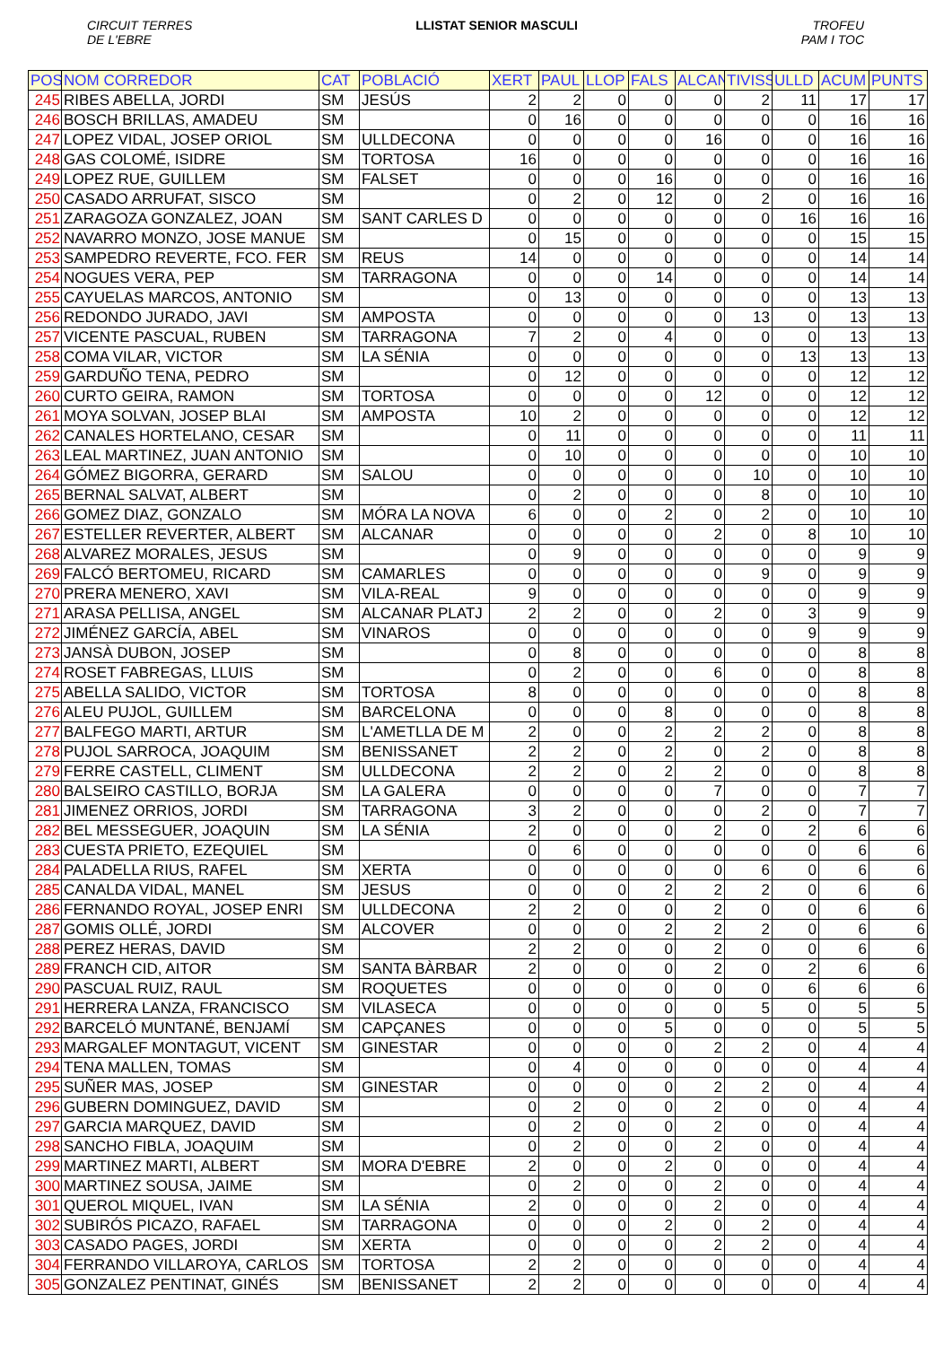CIRCUIT TERRES
DE L'EBRE LLISTAT SENIOR MASCULI TROFEU
PAM I TOC
| POS | NOM CORREDOR | CAT | POBLACIÓ | XERT | PAUL | LLOP | FALS | ALCAN | TIVISS | ULLD | ACUM | PUNTS |
| --- | --- | --- | --- | --- | --- | --- | --- | --- | --- | --- | --- | --- |
| 245 | RIBES ABELLA, JORDI | SM | JESÚS | 2 | 2 | 0 | 0 | 0 | 2 | 11 | 17 | 17 |
| 246 | BOSCH BRILLAS, AMADEU | SM | | 0 | 16 | 0 | 0 | 0 | 0 | 0 | 16 | 16 |
| 247 | LOPEZ VIDAL, JOSEP ORIOL | SM | ULLDECONA | 0 | 0 | 0 | 0 | 16 | 0 | 0 | 16 | 16 |
| 248 | GAS COLOMÉ, ISIDRE | SM | TORTOSA | 16 | 0 | 0 | 0 | 0 | 0 | 0 | 16 | 16 |
| 249 | LOPEZ RUE, GUILLEM | SM | FALSET | 0 | 0 | 0 | 16 | 0 | 0 | 0 | 16 | 16 |
| 250 | CASADO ARRUFAT, SISCO | SM | | 0 | 2 | 0 | 12 | 0 | 2 | 0 | 16 | 16 |
| 251 | ZARAGOZA GONZALEZ, JOAN | SM | SANT CARLES D | 0 | 0 | 0 | 0 | 0 | 0 | 16 | 16 | 16 |
| 252 | NAVARRO MONZO, JOSE MANUE | SM | | 0 | 15 | 0 | 0 | 0 | 0 | 0 | 15 | 15 |
| 253 | SAMPEDRO REVERTE, FCO. FER | SM | REUS | 14 | 0 | 0 | 0 | 0 | 0 | 0 | 14 | 14 |
| 254 | NOGUES VERA, PEP | SM | TARRAGONA | 0 | 0 | 0 | 14 | 0 | 0 | 0 | 14 | 14 |
| 255 | CAYUELAS MARCOS, ANTONIO | SM | | 0 | 13 | 0 | 0 | 0 | 0 | 0 | 13 | 13 |
| 256 | REDONDO JURADO, JAVI | SM | AMPOSTA | 0 | 0 | 0 | 0 | 0 | 13 | 0 | 13 | 13 |
| 257 | VICENTE PASCUAL, RUBEN | SM | TARRAGONA | 7 | 2 | 0 | 4 | 0 | 0 | 0 | 13 | 13 |
| 258 | COMA VILAR, VICTOR | SM | LA SÉNIA | 0 | 0 | 0 | 0 | 0 | 0 | 13 | 13 | 13 |
| 259 | GARDUÑO TENA, PEDRO | SM | | 0 | 12 | 0 | 0 | 0 | 0 | 0 | 12 | 12 |
| 260 | CURTO GEIRA, RAMON | SM | TORTOSA | 0 | 0 | 0 | 0 | 12 | 0 | 0 | 12 | 12 |
| 261 | MOYA SOLVAN, JOSEP BLAI | SM | AMPOSTA | 10 | 2 | 0 | 0 | 0 | 0 | 0 | 12 | 12 |
| 262 | CANALES HORTELANO, CESAR | SM | | 0 | 11 | 0 | 0 | 0 | 0 | 0 | 11 | 11 |
| 263 | LEAL MARTINEZ, JUAN ANTONIO | SM | | 0 | 10 | 0 | 0 | 0 | 0 | 0 | 10 | 10 |
| 264 | GÓMEZ BIGORRA, GERARD | SM | SALOU | 0 | 0 | 0 | 0 | 0 | 10 | 0 | 10 | 10 |
| 265 | BERNAL SALVAT, ALBERT | SM | | 0 | 2 | 0 | 0 | 0 | 8 | 0 | 10 | 10 |
| 266 | GOMEZ DIAZ, GONZALO | SM | MÓRA LA NOVA | 6 | 0 | 0 | 2 | 0 | 2 | 0 | 10 | 10 |
| 267 | ESTELLER REVERTER, ALBERT | SM | ALCANAR | 0 | 0 | 0 | 0 | 2 | 0 | 8 | 10 | 10 |
| 268 | ALVAREZ MORALES, JESUS | SM | | 0 | 9 | 0 | 0 | 0 | 0 | 0 | 9 | 9 |
| 269 | FALCÓ BERTOMEU, RICARD | SM | CAMARLES | 0 | 0 | 0 | 0 | 0 | 9 | 0 | 9 | 9 |
| 270 | PRERA MENERO, XAVI | SM | VILA-REAL | 9 | 0 | 0 | 0 | 0 | 0 | 0 | 9 | 9 |
| 271 | ARASA PELLISA, ANGEL | SM | ALCANAR PLATJ | 2 | 2 | 0 | 0 | 2 | 0 | 3 | 9 | 9 |
| 272 | JIMÉNEZ GARCÍA, ABEL | SM | VINAROS | 0 | 0 | 0 | 0 | 0 | 0 | 9 | 9 | 9 |
| 273 | JANSÀ DUBON, JOSEP | SM | | 0 | 8 | 0 | 0 | 0 | 0 | 0 | 8 | 8 |
| 274 | ROSET FABREGAS, LLUIS | SM | | 0 | 2 | 0 | 0 | 6 | 0 | 0 | 8 | 8 |
| 275 | ABELLA SALIDO, VICTOR | SM | TORTOSA | 8 | 0 | 0 | 0 | 0 | 0 | 0 | 8 | 8 |
| 276 | ALEU PUJOL, GUILLEM | SM | BARCELONA | 0 | 0 | 0 | 8 | 0 | 0 | 0 | 8 | 8 |
| 277 | BALFEGO MARTI, ARTUR | SM | L'AMETLLA DE M | 2 | 0 | 0 | 2 | 2 | 2 | 0 | 8 | 8 |
| 278 | PUJOL SARROCA, JOAQUIM | SM | BENISSANET | 2 | 2 | 0 | 2 | 0 | 2 | 0 | 8 | 8 |
| 279 | FERRE CASTELL, CLIMENT | SM | ULLDECONA | 2 | 2 | 0 | 2 | 2 | 0 | 0 | 8 | 8 |
| 280 | BALSEIRO CASTILLO, BORJA | SM | LA GALERA | 0 | 0 | 0 | 0 | 7 | 0 | 0 | 7 | 7 |
| 281 | JIMENEZ ORRIOS, JORDI | SM | TARRAGONA | 3 | 2 | 0 | 0 | 0 | 2 | 0 | 7 | 7 |
| 282 | BEL MESSEGUER, JOAQUIN | SM | LA SÉNIA | 2 | 0 | 0 | 0 | 2 | 0 | 2 | 6 | 6 |
| 283 | CUESTA PRIETO, EZEQUIEL | SM | | 0 | 6 | 0 | 0 | 0 | 0 | 0 | 6 | 6 |
| 284 | PALADELLA RIUS, RAFEL | SM | XERTA | 0 | 0 | 0 | 0 | 0 | 6 | 0 | 6 | 6 |
| 285 | CANALDA VIDAL, MANEL | SM | JESUS | 0 | 0 | 0 | 2 | 2 | 2 | 0 | 6 | 6 |
| 286 | FERNANDO ROYAL, JOSEP ENRI | SM | ULLDECONA | 2 | 2 | 0 | 0 | 2 | 0 | 0 | 6 | 6 |
| 287 | GOMIS OLLÉ, JORDI | SM | ALCOVER | 0 | 0 | 0 | 2 | 2 | 2 | 0 | 6 | 6 |
| 288 | PEREZ HERAS, DAVID | SM | | 2 | 2 | 0 | 0 | 2 | 0 | 0 | 6 | 6 |
| 289 | FRANCH CID, AITOR | SM | SANTA BÀRBAR | 2 | 0 | 0 | 0 | 2 | 0 | 2 | 6 | 6 |
| 290 | PASCUAL RUIZ, RAUL | SM | ROQUETES | 0 | 0 | 0 | 0 | 0 | 0 | 6 | 6 | 6 |
| 291 | HERRERA LANZA, FRANCISCO | SM | VILASECA | 0 | 0 | 0 | 0 | 0 | 5 | 0 | 5 | 5 |
| 292 | BARCELÓ MUNTANÉ, BENJAMÍ | SM | CAPÇANES | 0 | 0 | 0 | 5 | 0 | 0 | 0 | 5 | 5 |
| 293 | MARGALEF MONTAGUT, VICENT | SM | GINESTAR | 0 | 0 | 0 | 0 | 2 | 2 | 0 | 4 | 4 |
| 294 | TENA MALLEN, TOMAS | SM | | 0 | 4 | 0 | 0 | 0 | 0 | 0 | 4 | 4 |
| 295 | SUÑER MAS, JOSEP | SM | GINESTAR | 0 | 0 | 0 | 0 | 2 | 2 | 0 | 4 | 4 |
| 296 | GUBERN DOMINGUEZ, DAVID | SM | | 0 | 2 | 0 | 0 | 2 | 0 | 0 | 4 | 4 |
| 297 | GARCIA MARQUEZ, DAVID | SM | | 0 | 2 | 0 | 0 | 2 | 0 | 0 | 4 | 4 |
| 298 | SANCHO FIBLA, JOAQUIM | SM | | 0 | 2 | 0 | 0 | 2 | 0 | 0 | 4 | 4 |
| 299 | MARTINEZ MARTI, ALBERT | SM | MORA D'EBRE | 2 | 0 | 0 | 2 | 0 | 0 | 0 | 4 | 4 |
| 300 | MARTINEZ SOUSA, JAIME | SM | | 0 | 2 | 0 | 0 | 2 | 0 | 0 | 4 | 4 |
| 301 | QUEROL MIQUEL, IVAN | SM | LA SÉNIA | 2 | 0 | 0 | 0 | 2 | 0 | 0 | 4 | 4 |
| 302 | SUBIRÓS PICAZO, RAFAEL | SM | TARRAGONA | 0 | 0 | 0 | 2 | 0 | 2 | 0 | 4 | 4 |
| 303 | CASADO PAGES, JORDI | SM | XERTA | 0 | 0 | 0 | 0 | 2 | 2 | 0 | 4 | 4 |
| 304 | FERRANDO VILLAROYA, CARLOS | SM | TORTOSA | 2 | 2 | 0 | 0 | 0 | 0 | 0 | 4 | 4 |
| 305 | GONZALEZ PENTINAT, GINÉS | SM | BENISSANET | 2 | 2 | 0 | 0 | 0 | 0 | 0 | 4 | 4 |